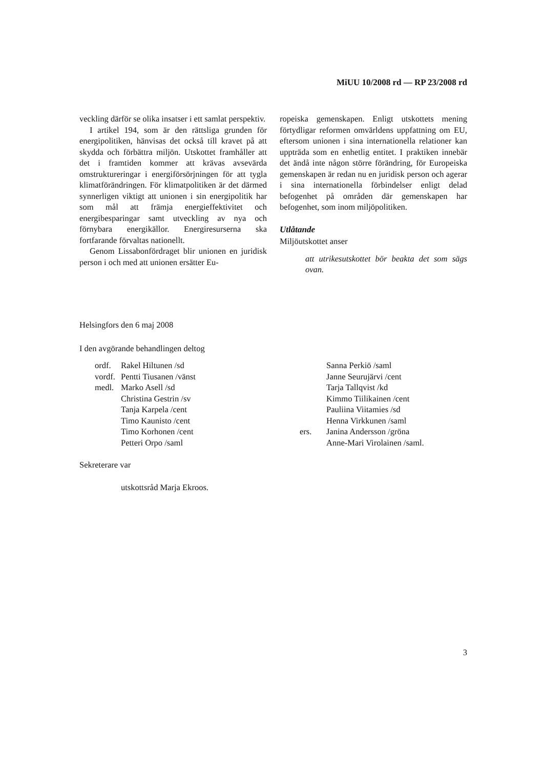MiUU 10/2008 rd — RP 23/2008 rd
veckling därför se olika insatser i ett samlat perspektiv.
I artikel 194, som är den rättsliga grunden för energipolitiken, hänvisas det också till kravet på att skydda och förbättra miljön. Utskottet framhåller att det i framtiden kommer att krävas avsevärda omstruktureringar i energiförsörjningen för att tygla klimatförändringen. För klimatpolitiken är det därmed synnerligen viktigt att unionen i sin energipolitik har som mål att främja energieffektivitet och energibesparingar samt utveckling av nya och förnybara energikällor. Energiresurserna ska fortfarande förvaltas nationellt.
Genom Lissabonfördraget blir unionen en juridisk person i och med att unionen ersätter Eu-
ropeiska gemenskapen. Enligt utskottets mening förtydligar reformen omvärldens uppfattning om EU, eftersom unionen i sina internationella relationer kan uppträda som en enhetlig entitet. I praktiken innebär det ändå inte någon större förändring, för Europeiska gemenskapen är redan nu en juridisk person och agerar i sina internationella förbindelser enligt delad befogenhet på områden där gemenskapen har befogenhet, som inom miljöpolitiken.
Utlåtande
Miljöutskottet anser
att utrikesutskottet bör beakta det som sägs ovan.
Helsingfors den 6 maj 2008
I den avgörande behandlingen deltog
| ordf. | Rakel Hiltunen /sd |
| vordf. | Pentti Tiusanen /vänst |
| medl. | Marko Asell /sd |
| | Christina Gestrin /sv |
| | Tanja Karpela /cent |
| | Timo Kaunisto /cent |
| | Timo Korhonen /cent |
| | Petteri Orpo /saml |
| | Sanna Perkiö /saml |
| | Janne Seurujärvi /cent |
| | Tarja Tallqvist /kd |
| | Kimmo Tiilikainen /cent |
| | Pauliina Viitamies /sd |
| | Henna Virkkunen /saml |
| ers. | Janina Andersson /gröna |
| | Anne-Mari Virolainen /saml. |
Sekreterare var
utskottsråd Marja Ekroos.
3